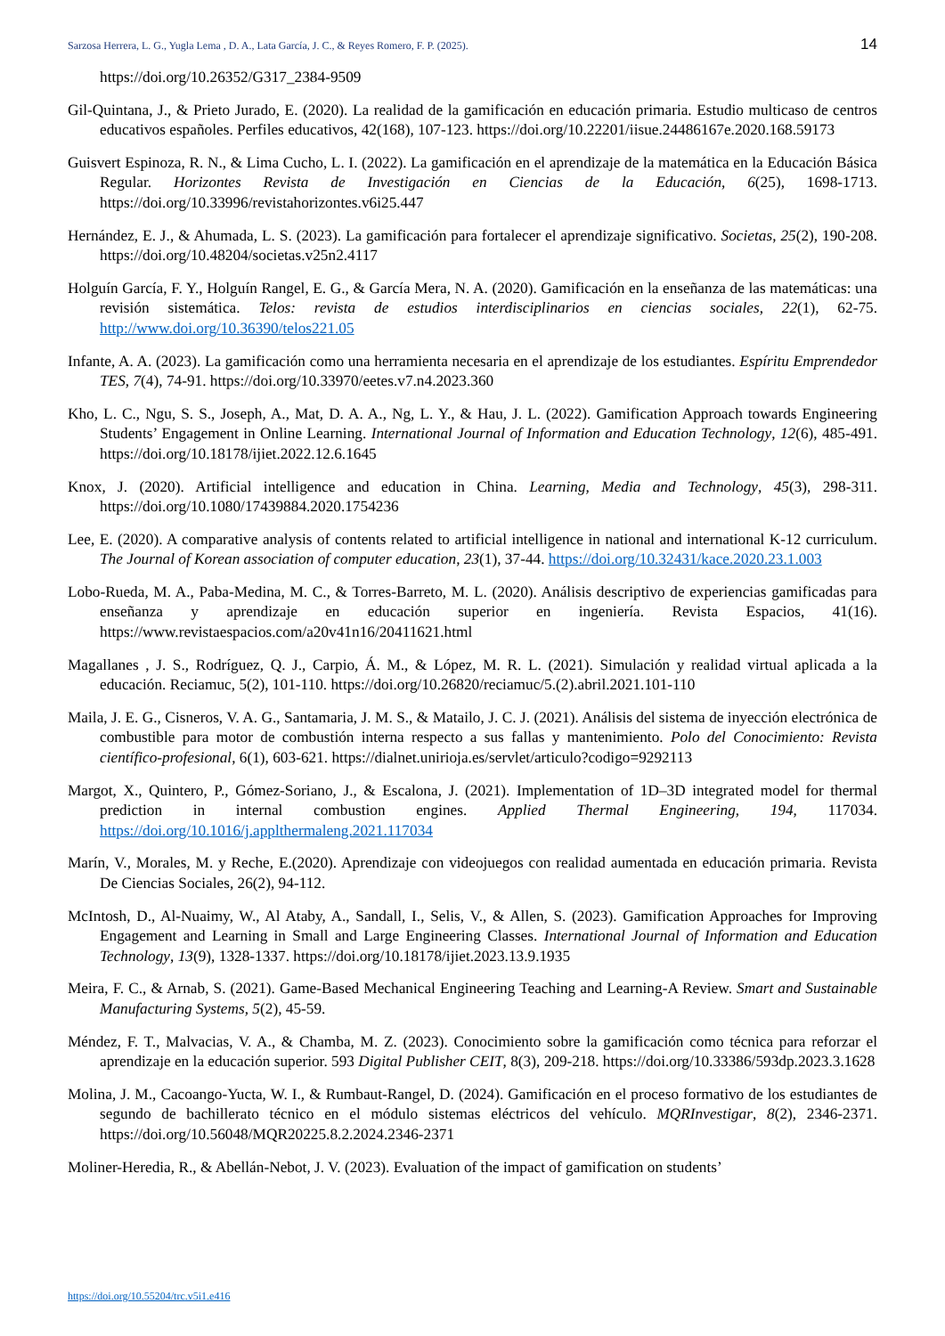Sarzosa Herrera, L. G., Yugla Lema , D. A., Lata García, J. C., & Reyes Romero, F. P. (2025). 14
https://doi.org/10.26352/G317_2384-9509
Gil-Quintana, J., & Prieto Jurado, E. (2020). La realidad de la gamificación en educación primaria. Estudio multicaso de centros educativos españoles. Perfiles educativos, 42(168), 107-123. https://doi.org/10.22201/iisue.24486167e.2020.168.59173
Guisvert Espinoza, R. N., & Lima Cucho, L. I. (2022). La gamificación en el aprendizaje de la matemática en la Educación Básica Regular. Horizontes Revista de Investigación en Ciencias de la Educación, 6(25), 1698-1713. https://doi.org/10.33996/revistahorizontes.v6i25.447
Hernández, E. J., & Ahumada, L. S. (2023). La gamificación para fortalecer el aprendizaje significativo. Societas, 25(2), 190-208. https://doi.org/10.48204/societas.v25n2.4117
Holguín García, F. Y., Holguín Rangel, E. G., & García Mera, N. A. (2020). Gamificación en la enseñanza de las matemáticas: una revisión sistemática. Telos: revista de estudios interdisciplinarios en ciencias sociales, 22(1), 62-75. http://www.doi.org/10.36390/telos221.05
Infante, A. A. (2023). La gamificación como una herramienta necesaria en el aprendizaje de los estudiantes. Espíritu Emprendedor TES, 7(4), 74-91. https://doi.org/10.33970/eetes.v7.n4.2023.360
Kho, L. C., Ngu, S. S., Joseph, A., Mat, D. A. A., Ng, L. Y., & Hau, J. L. (2022). Gamification Approach towards Engineering Students’ Engagement in Online Learning. International Journal of Information and Education Technology, 12(6), 485-491. https://doi.org/10.18178/ijiet.2022.12.6.1645
Knox, J. (2020). Artificial intelligence and education in China. Learning, Media and Technology, 45(3), 298-311. https://doi.org/10.1080/17439884.2020.1754236
Lee, E. (2020). A comparative analysis of contents related to artificial intelligence in national and international K-12 curriculum. The Journal of Korean association of computer education, 23(1), 37-44. https://doi.org/10.32431/kace.2020.23.1.003
Lobo-Rueda, M. A., Paba-Medina, M. C., & Torres-Barreto, M. L. (2020). Análisis descriptivo de experiencias gamificadas para enseñanza y aprendizaje en educación superior en ingeniería. Revista Espacios, 41(16). https://www.revistaespacios.com/a20v41n16/20411621.html
Magallanes , J. S., Rodríguez, Q. J., Carpio, Á. M., & López, M. R. L. (2021). Simulación y realidad virtual aplicada a la educación. Reciamuc, 5(2), 101-110. https://doi.org/10.26820/reciamuc/5.(2).abril.2021.101-110
Maila, J. E. G., Cisneros, V. A. G., Santamaria, J. M. S., & Matailo, J. C. J. (2021). Análisis del sistema de inyección electrónica de combustible para motor de combustión interna respecto a sus fallas y mantenimiento. Polo del Conocimiento: Revista científico-profesional, 6(1), 603-621. https://dialnet.unirioja.es/servlet/articulo?codigo=9292113
Margot, X., Quintero, P., Gómez-Soriano, J., & Escalona, J. (2021). Implementation of 1D–3D integrated model for thermal prediction in internal combustion engines. Applied Thermal Engineering, 194, 117034. https://doi.org/10.1016/j.applthermaleng.2021.117034
Marín, V., Morales, M. y Reche, E.(2020). Aprendizaje con videojuegos con realidad aumentada en educación primaria. Revista De Ciencias Sociales, 26(2), 94-112.
McIntosh, D., Al-Nuaimy, W., Al Ataby, A., Sandall, I., Selis, V., & Allen, S. (2023). Gamification Approaches for Improving Engagement and Learning in Small and Large Engineering Classes. International Journal of Information and Education Technology, 13(9), 1328-1337. https://doi.org/10.18178/ijiet.2023.13.9.1935
Meira, F. C., & Arnab, S. (2021). Game-Based Mechanical Engineering Teaching and Learning-A Review. Smart and Sustainable Manufacturing Systems, 5(2), 45-59.
Méndez, F. T., Malvacias, V. A., & Chamba, M. Z. (2023). Conocimiento sobre la gamificación como técnica para reforzar el aprendizaje en la educación superior. 593 Digital Publisher CEIT, 8(3), 209-218. https://doi.org/10.33386/593dp.2023.3.1628
Molina, J. M., Cacoango-Yucta, W. I., & Rumbaut-Rangel, D. (2024). Gamificación en el proceso formativo de los estudiantes de segundo de bachillerato técnico en el módulo sistemas eléctricos del vehículo. MQRInvestigar, 8(2), 2346-2371. https://doi.org/10.56048/MQR20225.8.2.2024.2346-2371
Moliner-Heredia, R., & Abellán-Nebot, J. V. (2023). Evaluation of the impact of gamification on students’
https://doi.org/10.55204/trc.v5i1.e416